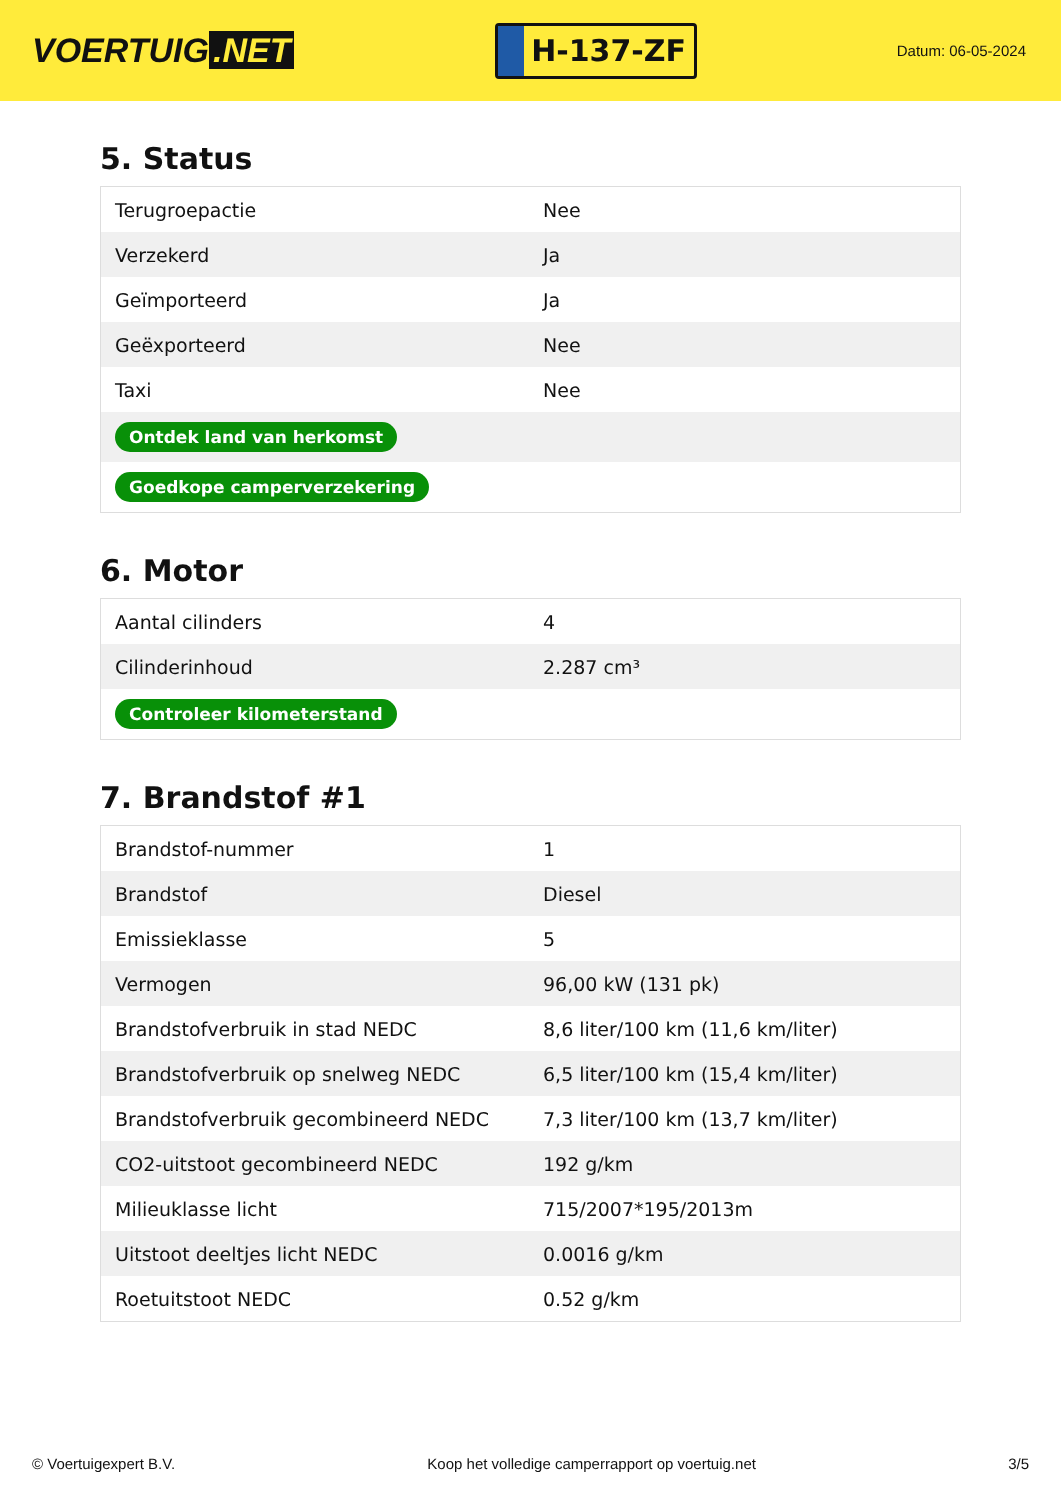VOERTUIG.NET
H-137-ZF
Datum: 06-05-2024
5. Status
| Terugroepactie | Nee |
| Verzekerd | Ja |
| Geïmporteerd | Ja |
| Geëxporteerd | Nee |
| Taxi | Nee |
| Ontdek land van herkomst | |
| Goedkope camperverzekering | |
6. Motor
| Aantal cilinders | 4 |
| Cilinderinhoud | 2.287 cm³ |
| Controleer kilometerstand | |
7. Brandstof #1
| Brandstof-nummer | 1 |
| Brandstof | Diesel |
| Emissieklasse | 5 |
| Vermogen | 96,00 kW (131 pk) |
| Brandstofverbruik in stad NEDC | 8,6 liter/100 km (11,6 km/liter) |
| Brandstofverbruik op snelweg NEDC | 6,5 liter/100 km (15,4 km/liter) |
| Brandstofverbruik gecombineerd NEDC | 7,3 liter/100 km (13,7 km/liter) |
| CO2-uitstoot gecombineerd NEDC | 192 g/km |
| Milieuklasse licht | 715/2007*195/2013m |
| Uitstoot deeltjes licht NEDC | 0.0016 g/km |
| Roetuitstoot NEDC | 0.52 g/km |
© Voertuigexpert B.V. Koop het volledige camperrapport op voertuig.net 3/5